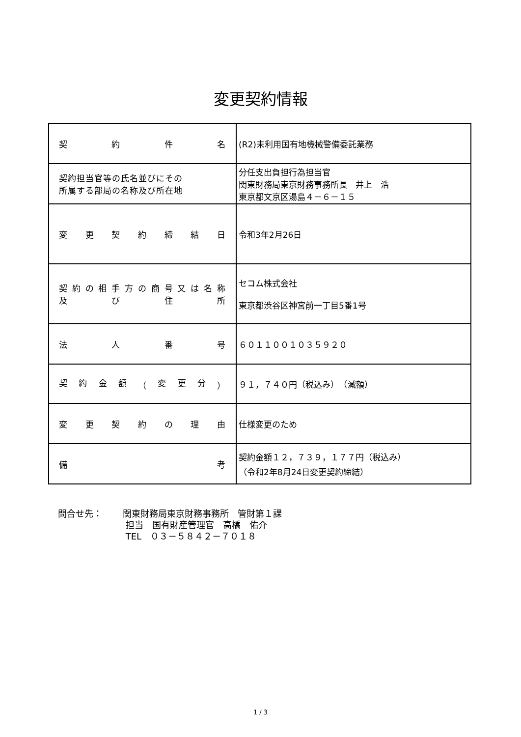変更契約情報
| 契 約 件 名 | (R2)未利用国有地機械警備委託業務 |
| 契約担当官等の氏名並びにその 所属する部局の名称及び所在地 | 分任支出負担行為担当官 関東財務局東京財務事務所長 井上 浩 東京都文京区湯島４－６－１５ |
| 変 更 契 約 締 結 日 | 令和3年2月26日 |
| 契 約 の 相 手 方 の 商 号 又 は 名 称 及 び 住 所 | セコム株式会社 東京都渋谷区神宮前一丁目5番1号 |
| 法 人 番 号 | ６０１１００１０３５９２０ |
| 契 約 金 額 （ 変 更 分 ） | ９１，７４０円（税込み） （減額） |
| 変 更 契 約 の 理 由 | 仕様変更のため |
| 備 考 | 契約金額１２，７３９，１７７円（税込み） （令和2年8月24日変更契約締結） |
問合せ先： 関東財務局東京財務事務所　管財第１課
担当　国有財産管理官　高橋　佑介
TEL　０３－５８４２－７０１８
1 / 3